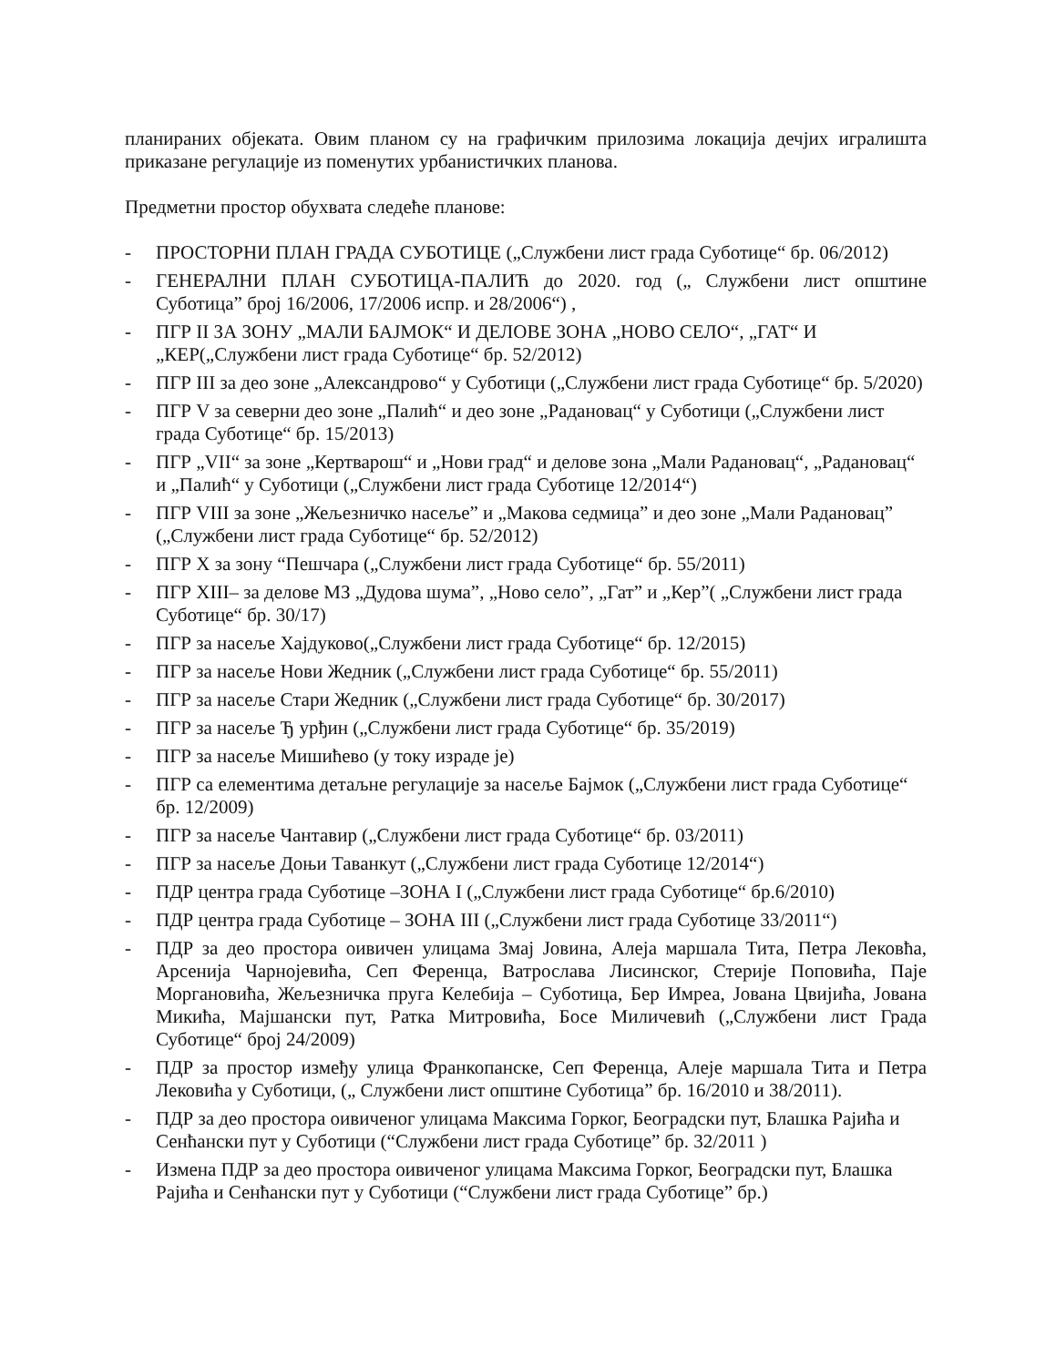планираних објеката. Овим планом су на графичким прилозима локација дечјих игралишта приказане регулације из поменутих урбанистичких планова.
Предметни простор обухвата следеће планове:
- ПРОСТОРНИ ПЛАН ГРАДА СУБОТИЦЕ („Службени лист града Суботице“ бр. 06/2012)
- ГЕНЕРАЛНИ ПЛАН СУБОТИЦА-ПАЛИЋ до 2020. год („ Службени лист општине Суботица” број 16/2006, 17/2006 испр. и 28/2006“) ,
- ПГР II ЗА ЗОНУ „МАЛИ БАЈМОК“ И ДЕЛОВЕ ЗОНА „НОВО СЕЛО“, „ГАТ“ И „КЕР(„Службени лист града Суботице“ бр. 52/2012)
- ПГР III за део зоне „Александрово“ у Суботици („Службени лист града Суботице“ бр. 5/2020)
- ПГР V за северни део зоне „Палић“ и део зоне „Радановац“ у Суботици („Службени лист града Суботице“ бр. 15/2013)
- ПГР „VII“ за зоне „Кертварош“ и „Нови град“ и делове зона „Мали Радановац“, „Радановац“ и „Палић“ у Суботици („Службени лист града Суботице 12/2014“)
- ПГР VIII за зоне „Жељезничко насеље” и „Макова седмица” и део зоне „Мали Радановац” („Службени лист града Суботице“ бр. 52/2012)
- ПГР X за зону “Пешчара („Службени лист града Суботице“ бр. 55/2011)
- ПГР XIII– за делове МЗ „Дудова шума”, „Ново село”, „Гат” и „Кер”( „Службени лист града Суботице“ бр. 30/17)
- ПГР за насеље Хајдуково(„Службени лист града Суботице“ бр. 12/2015)
- ПГР за насеље Нови Жедник („Службени лист града Суботице“ бр. 55/2011)
- ПГР за насеље Стари Жедник („Службени лист града Суботице“ бр. 30/2017)
- ПГР за насеље Ђ урђин („Службени лист града Суботице“ бр. 35/2019)
- ПГР за насеље Мишићево (у току израде је)
- ПГР са елементима детаљне регулације за насеље Бајмок („Службени лист града Суботице“ бр. 12/2009)
- ПГР за насеље Чантавир („Службени лист града Суботице“ бр. 03/2011)
- ПГР за насеље Доњи Таванкут („Службени лист града Суботице 12/2014“)
- ПДР центра града Суботице –ЗОНА I („Службени лист града Суботице“ бр.6/2010)
- ПДР центра града Суботице – ЗОНА III („Службени лист града Суботице 33/2011“)
- ПДР за део простора оивичен улицама Змај Јовина, Алеја маршала Тита, Петра Лековћа, Арсенија Чарнојевића, Сеп Ференца, Ватрослава Лисинског, Стерије Поповића, Паје Моргановића, Жељезничка пруга Келебија – Суботица, Бер Имреа, Јована Цвијића, Јована Микића, Мајшански пут, Ратка Митровића, Босе Миличевић („Службени лист Града Суботице“ број 24/2009)
- ПДР за простор између улица Франкопанске, Сеп Ференца, Алеје маршала Тита и Петра Лековића у Суботици, („ Службени лист општине Суботица” бр. 16/2010 и 38/2011).
- ПДР за део простора оивиченог улицама Максима Горког, Београдски пут, Блашка Рајића и Сенћански пут у Суботици (“Службени лист града Суботице” бр. 32/2011 )
- Измена ПДР за део простора оивиченог улицама Максима Горког, Београдски пут, Блашка Рајића и Сенћански пут у Суботици (“Службени лист града Суботице” бр.)